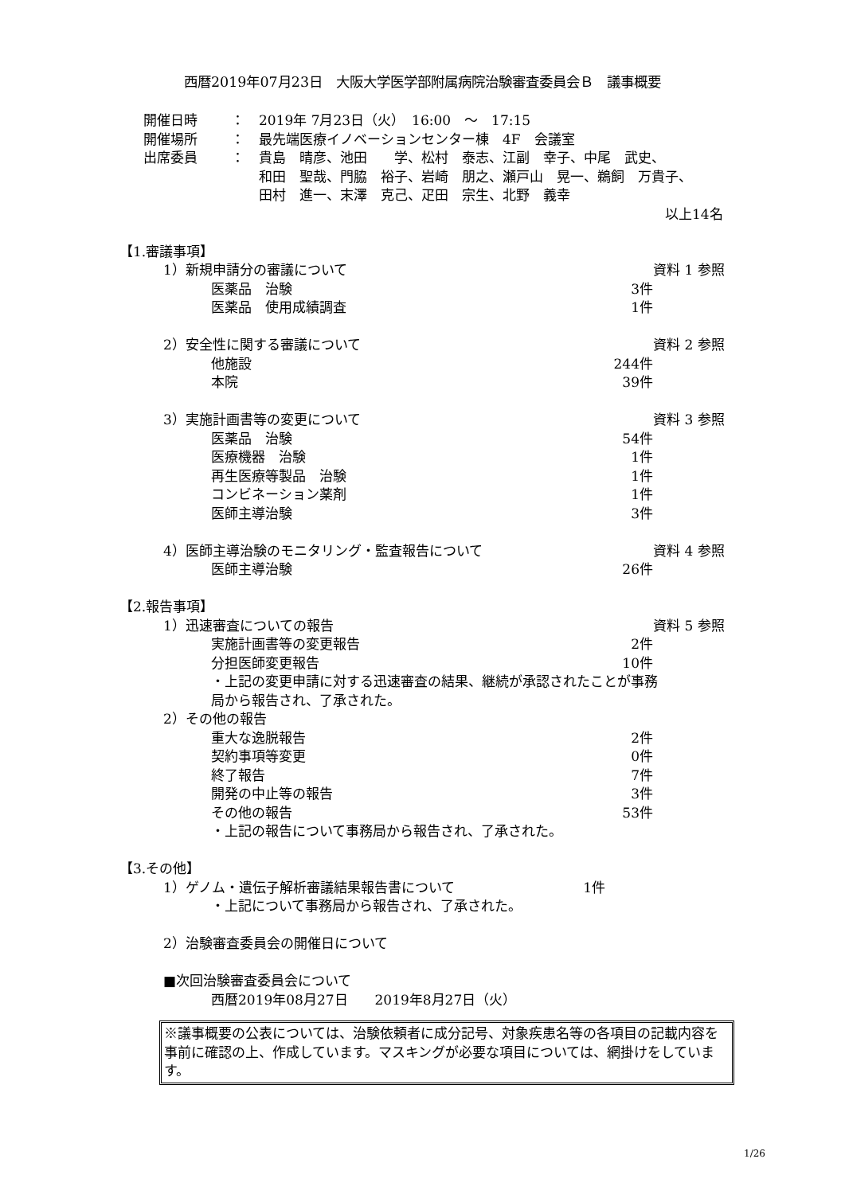西暦2019年07月23日　大阪大学医学部附属病院治験審査委員会Ｂ　議事概要
開催日時 ： 2019年 7月23日（火）　16:00　～　17:15
開催場所 ： 最先端医療イノベーションセンター棟　4F　会議室
出席委員 ： 貴島　晴彦、池田　　学、松村　泰志、江副　幸子、中尾　武史、
和田　聖哉、門脇　裕子、岩崎　朋之、瀬戸山　晃一、鵜飼　万貴子、
田村　進一、末澤　克己、疋田　宗生、北野　義幸
以上14名
【1.審議事項】
1）新規申請分の審議について 資料 1 参照
医薬品　治験 3件
医薬品　使用成績調査 1件
2）安全性に関する審議について 資料 2 参照
他施設 244件
本院 39件
3）実施計画書等の変更について 資料 3 参照
医薬品　治験 54件
医療機器　治験 1件
再生医療等製品　治験 1件
コンビネーション薬剤 1件
医師主導治験 3件
4）医師主導治験のモニタリング・監査報告について 資料 4 参照
医師主導治験 26件
【2.報告事項】
1）迅速審査についての報告 資料 5 参照
実施計画書等の変更報告 2件
分担医師変更報告 10件
・上記の変更申請に対する迅速審査の結果、継続が承認されたことが事務局から報告され、了承された。
2）その他の報告
重大な逸脱報告 2件
契約事項等変更 0件
終了報告 7件
開発の中止等の報告 3件
その他の報告 53件
・上記の報告について事務局から報告され、了承された。
【3.その他】
1）ゲノム・遺伝子解析審議結果報告書について 1件
・上記について事務局から報告され、了承された。
2）治験審査委員会の開催日について
■次回治験審査委員会について
西暦2019年08月27日　　2019年8月27日（火）
※議事概要の公表については、治験依頼者に成分記号、対象疾患名等の各項目の記載内容を事前に確認の上、作成しています。マスキングが必要な項目については、網掛けをしています。
1/26